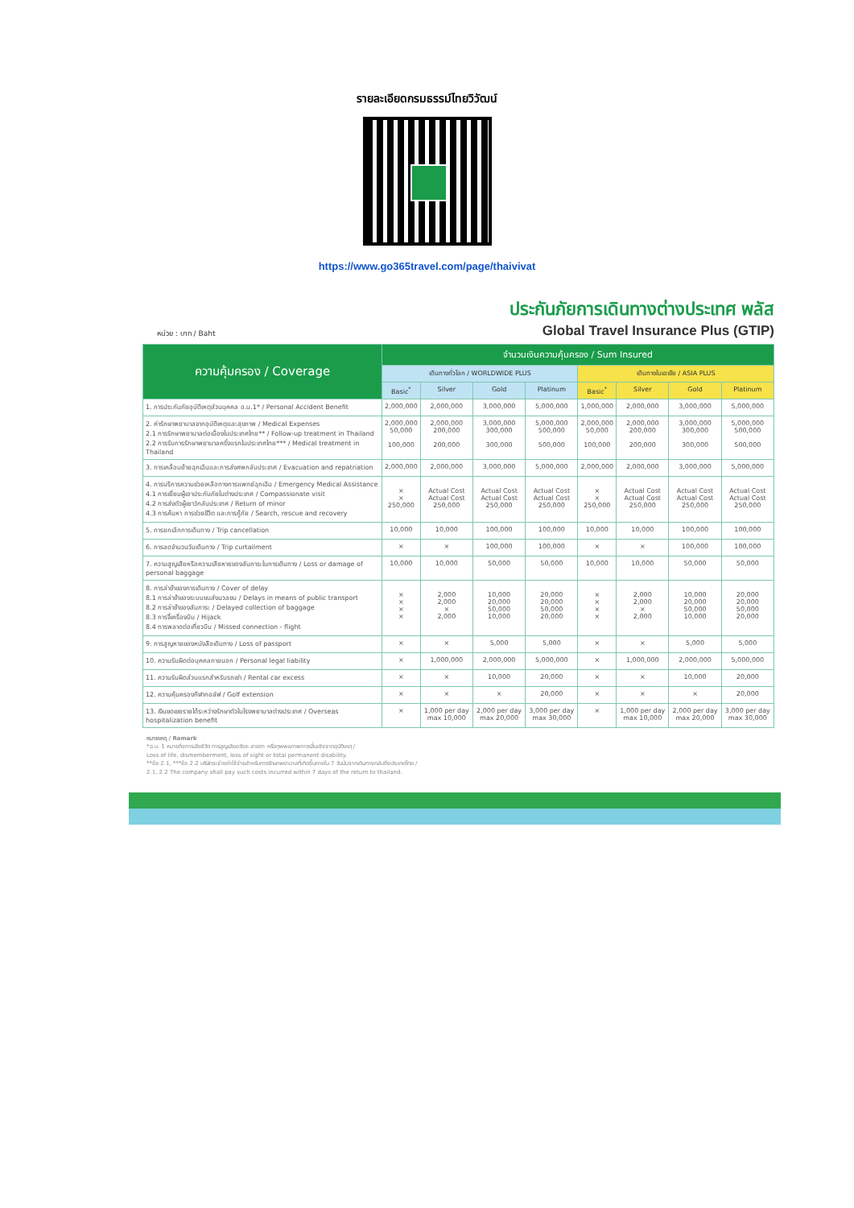รายละเอียดกรมธรรม์ไทยวิวัฒน์
https://www.go365travel.com/page/thaivivat
หน่วย : บาท / Baht
ประกันภัยการเดินทางต่างประเทศ พลัส
Global Travel Insurance Plus (GTIP)
| ความคุ้มครอง / Coverage | จำนวนเงินความคุ้มครอง / Sum Insured | | | | | | | |
| --- | --- | --- | --- | --- | --- | --- | --- | --- |
| | เดินทางทั่วโลก / WORLDWIDE PLUS | | | | เดินทางในเอเชีย / ASIA PLUS | | | |
| | Basic<sup>*</sup> | Silver | Gold | Platinum | Basic<sup>*</sup> | Silver | Gold | Platinum |
| 1. การประกันภัยอุบัติเหตุส่วนบุคคล อ.บ.1* / Personal Accident Benefit | 2,000,000 | 2,000,000 | 3,000,000 | 5,000,000 | 1,000,000 | 2,000,000 | 3,000,000 | 5,000,000 |
| 2. ค่ารักษาพยาบาลจากอุบัติเหตุและสุขภาพ / Medical Expenses 2.1 การรักษาพยาบาลต่อเนื่องในประเทศไทย** / Follow-up treatment in Thailand 2.2 การรับการรักษาพยาบาลครั้งแรกในประเทศไทย*** / Medical treatment in Thailand | 2,000,000 50,000 100,000 | 2,000,000 200,000 200,000 | 3,000,000 300,000 300,000 | 5,000,000 500,000 500,000 | 2,000,000 50,000 100,000 | 2,000,000 200,000 200,000 | 3,000,000 300,000 300,000 | 5,000,000 500,000 500,000 |
| 3. การเคลื่อนย้ายฉุกเฉินและการส่งศพกลับประเทศ / Evacuation and repatriation | 2,000,000 | 2,000,000 | 3,000,000 | 5,000,000 | 2,000,000 | 2,000,000 | 3,000,000 | 5,000,000 |
| 4. การบริการความช่วยเหลือทางการแพทย์ฉุกเฉิน / Emergency Medical Assistance 4.1 การเยี่ยมผู้เอาประกันภัยในต่างประเทศ / Compassionate visit 4.2 การส่งตัวผู้เยาว์กลับประเทศ / Return of minor 4.3 การค้นหา การช่วยชีวิต และการกู้ภัย / Search, rescue and recovery | × × 250,000 | Actual Cost Actual Cost 250,000 | Actual Cost Actual Cost 250,000 | Actual Cost Actual Cost 250,000 | × × 250,000 | Actual Cost Actual Cost 250,000 | Actual Cost Actual Cost 250,000 | Actual Cost Actual Cost 250,000 |
| 5. การยกเลิกการเดินทาง / Trip cancellation | 10,000 | 10,000 | 100,000 | 100,000 | 10,000 | 10,000 | 100,000 | 100,000 |
| 6. การลดจำนวนวันเดินทาง / Trip curtailment | × | × | 100,000 | 100,000 | × | × | 100,000 | 100,000 |
| 7. ความสูญเสียหรือความเสียหายของสัมภาระในการเดินทาง / Loss or damage of personal baggage | 10,000 | 10,000 | 50,000 | 50,000 | 10,000 | 10,000 | 50,000 | 50,000 |
| 8. การล่าช้าของการเดินทาง / Cover of delay 8.1 การล่าช้าของระบบขนส่งมวลชน / Delays in means of public transport 8.2 การล่าช้าของสัมภาระ / Delayed collection of baggage 8.3 การจี้เครื่องบิน / Hijack 8.4 การพลาดต่อเที่ยวบิน / Missed connection - flight | × × × × | 2,000 2,000 × 2,000 | 10,000 20,000 50,000 10,000 | 20,000 20,000 50,000 20,000 | × × × × | 2,000 2,000 × 2,000 | 10,000 20,000 50,000 10,000 | 20,000 20,000 50,000 20,000 |
| 9. การสูญหายของหนังสือเดินทาง / Loss of passport | × | × | 5,000 | 5,000 | × | × | 5,000 | 5,000 |
| 10. ความรับผิดต่อบุคคลภายนอก / Personal legal liability | × | 1,000,000 | 2,000,000 | 5,000,000 | × | 1,000,000 | 2,000,000 | 5,000,000 |
| 11. ความรับผิดส่วนแรกสำหรับรถเช่า / Rental car excess | × | × | 10,000 | 20,000 | × | × | 10,000 | 20,000 |
| 12. ความคุ้มครองกีฬากอล์ฟ / Golf extension | × | × | × | 20,000 | × | × | × | 20,000 |
| 13. เงินชดเชยรายได้ระหว่างรักษาตัวในโรงพยาบาลต่างประเทศ / Overseas hospitalization benefit | × | 1,000 per day max 10,000 | 2,000 per day max 20,000 | 3,000 per day max 30,000 | × | 1,000 per day max 10,000 | 2,000 per day max 20,000 | 3,000 per day max 30,000 |
หมายเหตุ / Remark
*อ.บ. 1 หมายถึงการเสียชีวิต การสูญเสียอวัยวะ สายตา หรือทุพพลภาพถาวรสิ้นเชิงจากอุบัติเหตุ /
Loss of life, dismemberment, loss of sight or total permanent disability.
**ข้อ 2.1, ***ข้อ 2.2 บริษัทจะจ่ายค่าใช้จ่ายสำหรับการรักษาพยาบาลที่เกิดขึ้นภายใน 7 วันนับจากเดินทางกลับถึงประเทศไทย /
2.1, 2.2 The company shall pay such costs incurred within 7 days of the return to thailand.